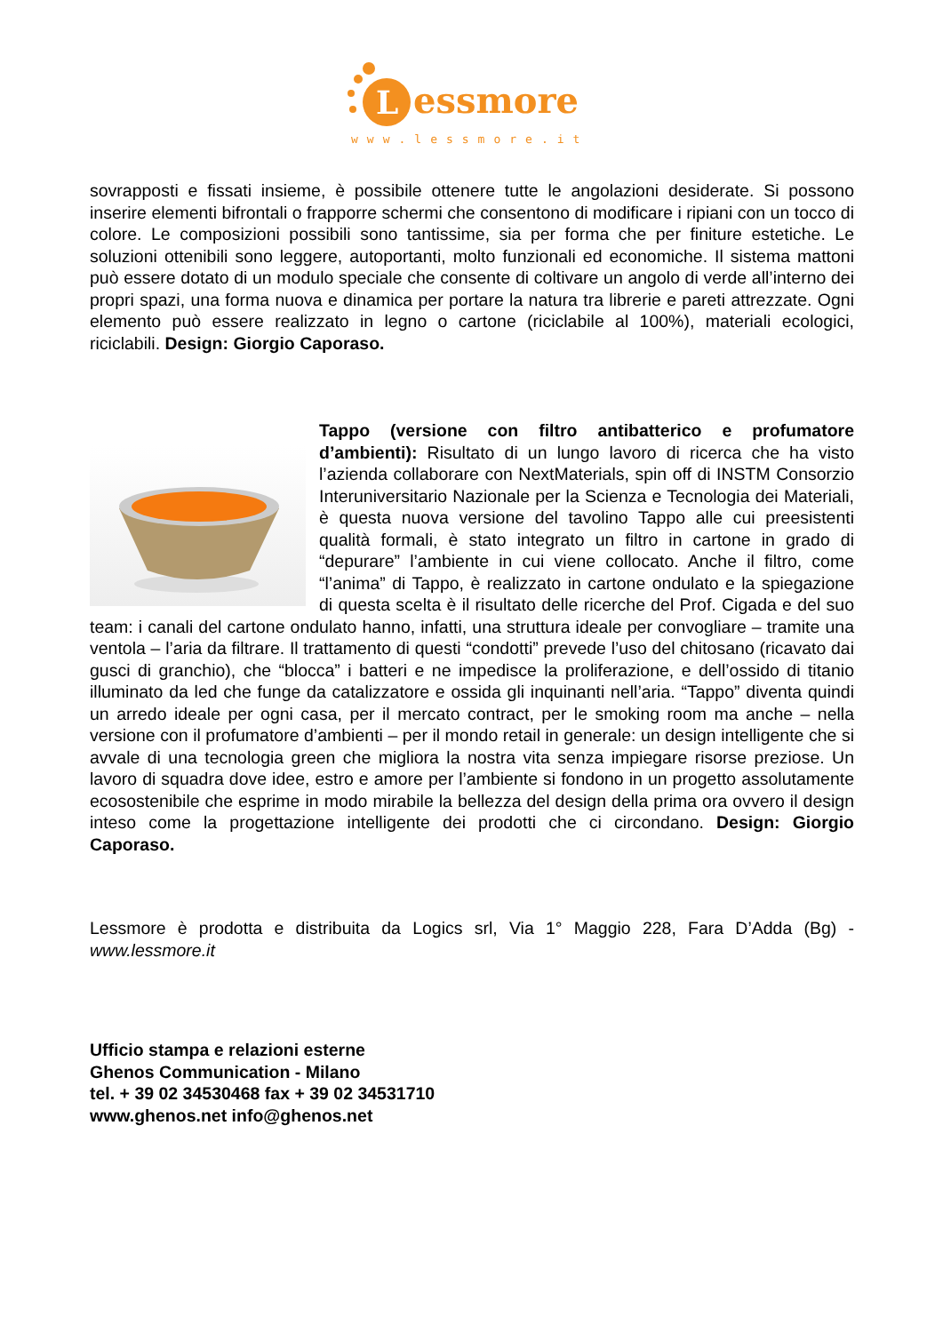L
essmore
www.lessmore.it
sovrapposti e fissati insieme, è possibile ottenere tutte le angolazioni desiderate. Si possono inserire elementi bifrontali o frapporre schermi che consentono di modificare i ripiani con un tocco di colore. Le composizioni possibili sono tantissime, sia per forma che per finiture estetiche. Le soluzioni ottenibili sono leggere, autoportanti, molto funzionali ed economiche. Il sistema mattoni può essere dotato di un modulo speciale che consente di coltivare un angolo di verde all’interno dei propri spazi, una forma nuova e dinamica per portare la natura tra librerie e pareti attrezzate. Ogni elemento può essere realizzato in legno o cartone (riciclabile al 100%), materiali ecologici, riciclabili. Design: Giorgio Caporaso.
Tappo (versione con filtro antibatterico e profumatore d’ambienti): Risultato di un lungo lavoro di ricerca che ha visto l’azienda collaborare con NextMaterials, spin off di INSTM Consorzio Interuniversitario Nazionale per la Scienza e Tecnologia dei Materiali, è questa nuova versione del tavolino Tappo alle cui preesistenti qualità formali, è stato integrato un filtro in cartone in grado di “depurare” l’ambiente in cui viene collocato. Anche il filtro, come “l’anima” di Tappo, è realizzato in cartone ondulato e la spiegazione di questa scelta è il risultato delle ricerche del Prof. Cigada e del suo team: i canali del cartone ondulato hanno, infatti, una struttura ideale per convogliare – tramite una ventola – l’aria da filtrare. Il trattamento di questi “condotti” prevede l’uso del chitosano (ricavato dai gusci di granchio), che “blocca” i batteri e ne impedisce la proliferazione, e dell’ossido di titanio illuminato da led che funge da catalizzatore e ossida gli inquinanti nell’aria. “Tappo” diventa quindi un arredo ideale per ogni casa, per il mercato contract, per le smoking room ma anche – nella versione con il profumatore d’ambienti – per il mondo retail in generale: un design intelligente che si avvale di una tecnologia green che migliora la nostra vita senza impiegare risorse preziose. Un lavoro di squadra dove idee, estro e amore per l’ambiente si fondono in un progetto assolutamente ecosostenibile che esprime in modo mirabile la bellezza del design della prima ora ovvero il design inteso come la progettazione intelligente dei prodotti che ci circondano. Design: Giorgio Caporaso.
Lessmore è prodotta e distribuita da Logics srl, Via 1° Maggio 228, Fara D’Adda (Bg) - www.lessmore.it
Ufficio stampa e relazioni esterne
Ghenos Communication - Milano
tel. + 39 02 34530468 fax + 39 02 34531710
www.ghenos.net info@ghenos.net